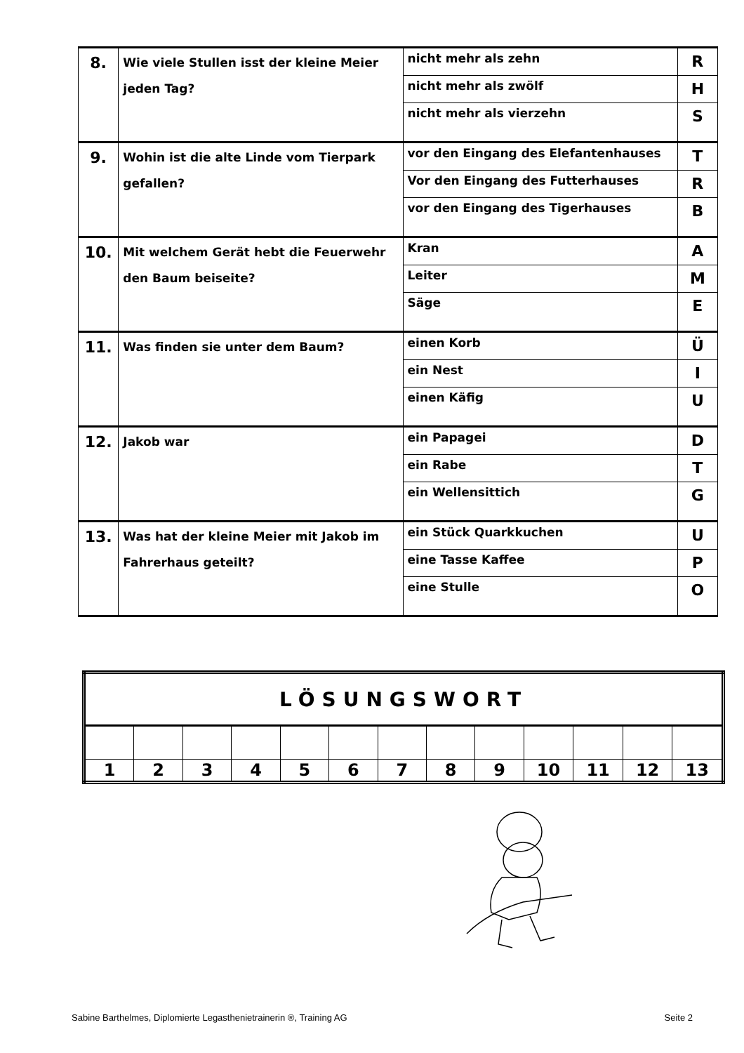| 8. | Wie viele Stullen isst der kleine Meier jeden Tag? | nicht mehr als zehn | R |
| | | nicht mehr als zwölf | H |
| | | nicht mehr als vierzehn | S |
| 9. | Wohin ist die alte Linde vom Tierpark gefallen? | vor den Eingang des Elefantenhauses | T |
| | | Vor den Eingang des Futterhauses | R |
| | | vor den Eingang des Tigerhauses | B |
| 10. | Mit welchem Gerät hebt die Feuerwehr den Baum beiseite? | Kran | A |
| | | Leiter | M |
| | | Säge | E |
| 11. | Was finden sie unter dem Baum? | einen Korb | Ü |
| | | ein Nest | I |
| | | einen Käfig | U |
| 12. | Jakob war | ein Papagei | D |
| | | ein Rabe | T |
| | | ein Wellensittich | G |
| 13. | Was hat der kleine Meier mit Jakob im Fahrerhaus geteilt? | ein Stück Quarkkuchen | U |
| | | eine Tasse Kaffee | P |
| | | eine Stulle | O |
| LÖSUNGSWORT | | | | | | | | | | | | |
| 1 | 2 | 3 | 4 | 5 | 6 | 7 | 8 | 9 | 10 | 11 | 12 | 13 |
Sabine Barthelmes, Diplomierte Legasthenietrainerin ®, Training AG Seite 2